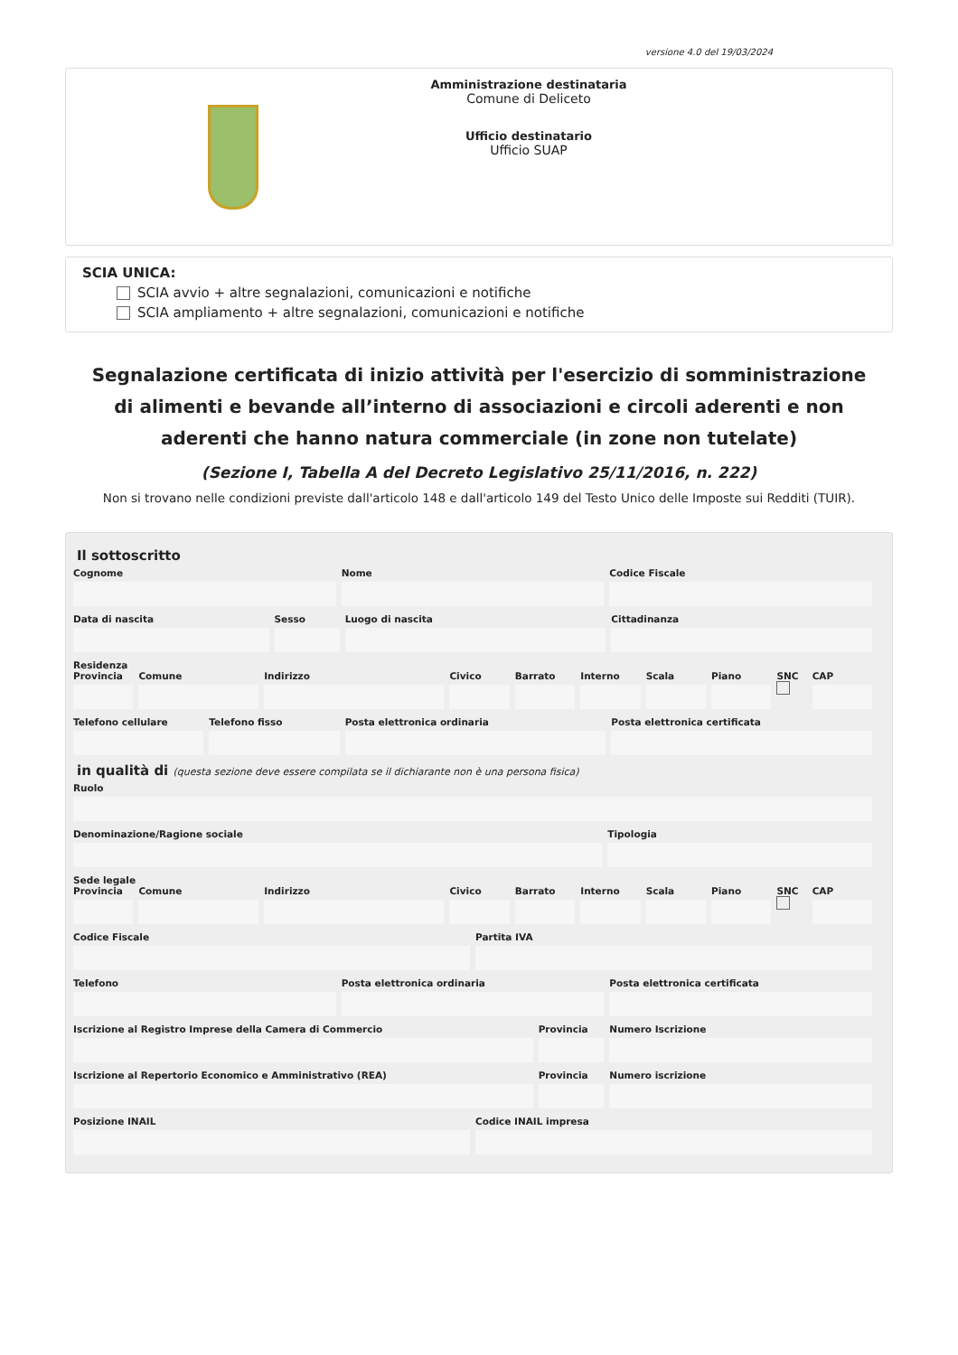versione 4.0 del 19/03/2024
Amministrazione destinataria
Comune di Deliceto
Ufficio destinatario
Ufficio SUAP
SCIA UNICA:
SCIA avvio + altre segnalazioni, comunicazioni e notifiche
SCIA ampliamento + altre segnalazioni, comunicazioni e notifiche
Segnalazione certificata di inizio attività per l'esercizio di somministrazione di alimenti e bevande all’interno di associazioni e circoli aderenti e non aderenti che hanno natura commerciale (in zone non tutelate)
(Sezione I, Tabella A del Decreto Legislativo 25/11/2016, n. 222)
Non si trovano nelle condizioni previste dall'articolo 148 e dall'articolo 149 del Testo Unico delle Imposte sui Redditi (TUIR).
Il sottoscritto
Cognome Nome Codice Fiscale
Data di nascita Sesso Luogo di nascita Cittadinanza
Residenza
Provincia Comune Indirizzo Civico Barrato Interno Scala Piano SNC
CAP
Telefono cellulare Telefono fisso Posta elettronica ordinaria Posta elettronica certificata
in qualità di (questa sezione deve essere compilata se il dichiarante non è una persona fisica)
Ruolo
Denominazione/Ragione sociale Tipologia
Sede legale
Provincia Comune Indirizzo Civico Barrato Interno Scala Piano SNC
CAP
Codice Fiscale Partita IVA
Telefono Posta elettronica ordinaria Posta elettronica certificata
Iscrizione al Registro Imprese della Camera di Commercio
Provincia Numero Iscrizione
Iscrizione al Repertorio Economico e Amministrativo (REA)
Provincia Numero iscrizione
Posizione INAIL Codice INAIL impresa